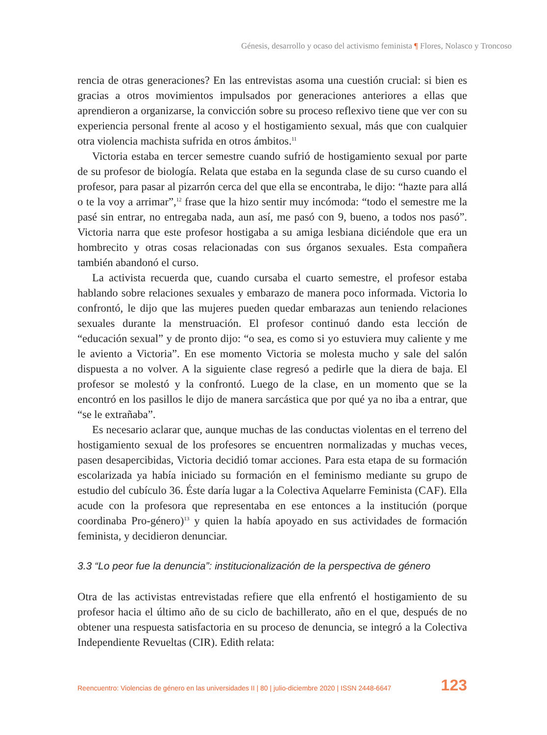Génesis, desarrollo y ocaso del activismo feminista ¶ Flores, Nolasco y Troncoso
rencia de otras generaciones? En las entrevistas asoma una cuestión crucial: si bien es gracias a otros movimientos impulsados por generaciones anteriores a ellas que aprendieron a organizarse, la convicción sobre su proceso reflexivo tiene que ver con su experiencia personal frente al acoso y el hostigamiento sexual, más que con cualquier otra violencia machista sufrida en otros ámbitos.<sup>11</sup>
Victoria estaba en tercer semestre cuando sufrió de hostigamiento sexual por parte de su profesor de biología. Relata que estaba en la segunda clase de su curso cuando el profesor, para pasar al pizarrón cerca del que ella se encontraba, le dijo: “hazte para allá o te la voy a arrimar”,<sup>12</sup> frase que la hizo sentir muy incómoda: “todo el semestre me la pasé sin entrar, no entregaba nada, aun así, me pasó con 9, bueno, a todos nos pasó”. Victoria narra que este profesor hostigaba a su amiga lesbiana diciéndole que era un hombrecito y otras cosas relacionadas con sus órganos sexuales. Esta compañera también abandonó el curso.
La activista recuerda que, cuando cursaba el cuarto semestre, el profesor estaba hablando sobre relaciones sexuales y embarazo de manera poco informada. Victoria lo confrontó, le dijo que las mujeres pueden quedar embarazas aun teniendo relaciones sexuales durante la menstruación. El profesor continuó dando esta lección de “educación sexual” y de pronto dijo: “o sea, es como si yo estuviera muy caliente y me le aviento a Victoria”. En ese momento Victoria se molesta mucho y sale del salón dispuesta a no volver. A la siguiente clase regresó a pedirle que la diera de baja. El profesor se molestó y la confrontó. Luego de la clase, en un momento que se la encontró en los pasillos le dijo de manera sarcástica que por qué ya no iba a entrar, que “se le extrañaba”.
Es necesario aclarar que, aunque muchas de las conductas violentas en el terreno del hostigamiento sexual de los profesores se encuentren normalizadas y muchas veces, pasen desapercibidas, Victoria decidió tomar acciones. Para esta etapa de su formación escolarizada ya había iniciado su formación en el feminismo mediante su grupo de estudio del cubículo 36. Éste daría lugar a la Colectiva Aquelarre Feminista (CAF). Ella acude con la profesora que representaba en ese entonces a la institución (porque coordinaba Pro-género)<sup>13</sup> y quien la había apoyado en sus actividades de formación feminista, y decidieron denunciar.
3.3 “Lo peor fue la denuncia”: institucionalización de la perspectiva de género
Otra de las activistas entrevistadas refiere que ella enfrentó el hostigamiento de su profesor hacia el último año de su ciclo de bachillerato, año en el que, después de no obtener una respuesta satisfactoria en su proceso de denuncia, se integró a la Colectiva Independiente Revueltas (CIR). Edith relata:
Reencuentro: Violencias de género en las universidades II | 80 | julio-diciembre 2020 | ISSN 2448-6647 123